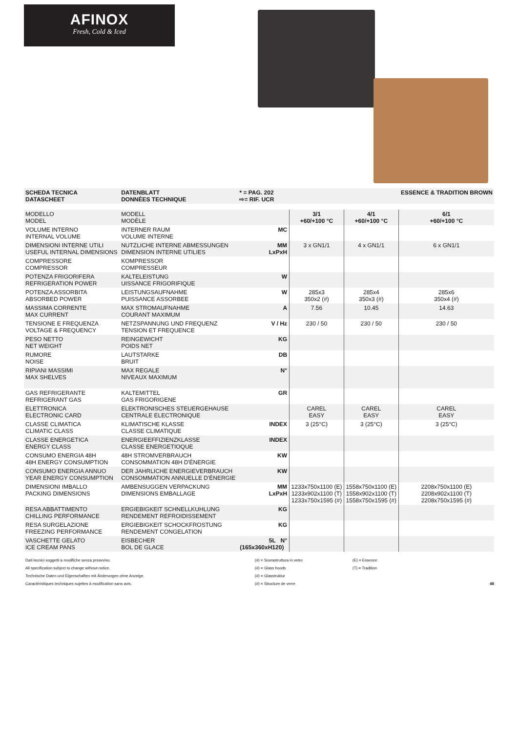AFINOX
Fresh, Cold & Iced
| SCHEDA TECNICA DATASCHEET | DATENBLATT DONNÉES TECHNIQUE | * = PAG. 202 ⇨= RIF. UCR | | | ESSENCE & TRADITION BROWN |
| --- | --- | --- | --- | --- | --- |
| MODELLO MODEL | MODELL MODÈLE | | 3/1 +60/+100 °C | 4/1 +60/+100 °C | 6/1 +60/+100 °C |
| VOLUME INTERNO INTERNAL VOLUME | INTERNER RAUM VOLUME INTERNE | MC | | | |
| DIMENSIONI INTERNE UTILI USEFUL INTERNAL DIMENSIONS | NUTZLICHE INTERNE ABMESSUNGEN DIMENSION INTERNE UTILIES | MM LxPxH | 3 x GN1/1 | 4 x GN1/1 | 6 x GN1/1 |
| COMPRESSORE COMPRESSOR | KOMPRESSOR COMPRESSEUR | | | | |
| POTENZA FRIGORIFERA REFRIGERATION POWER | KALTELEISTUNG UISSANCE FRIGORIFIQUE | W | | | |
| POTENZA ASSORBITA ABSORBED POWER | LEISTUNGSAUFNAHME PUISSANCE ASSORBEE | W | 285x3 350x2 (#) | 285x4 350x3 (#) | 285x6 350x4 (#) |
| MASSIMA CORRENTE MAX CURRENT | MAX STROMAUFNAHME COURANT MAXIMUM | A | 7.56 | 10.45 | 14.63 |
| TENSIONE E FREQUENZA VOLTAGE & FREQUENCY | NETZSPANNUNG UND FREQUENZ TENSION ET FREQUENCE | V / Hz | 230 / 50 | 230 / 50 | 230 / 50 |
| PESO NETTO NET WEIGHT | REINGEWICHT POIDS NET | KG | | | |
| RUMORE NOISE | LAUTSTARKE BRUIT | DB | | | |
| RIPIANI MASSIMI MAX SHELVES | MAX REGALE NIVEAUX MAXIMUM | N° | | | |
| GAS REFRIGERANTE REFRIGERANT GAS | KALTEMITTEL GAS FRIGORIGENE | GR | | | |
| ELETTRONICA ELECTRONIC CARD | ELEKTRONISCHES STEUERGEHAUSE CENTRALE ELECTRONIQUE | | CAREL EASY | CAREL EASY | CAREL EASY |
| CLASSE CLIMATICA CLIMATIC CLASS | KLIMATISCHE KLASSE CLASSE CLIMATIQUE | INDEX | 3 (25°C) | 3 (25°C) | 3 (25°C) |
| CLASSE ENERGETICA ENERGY CLASS | ENERGIEEFFIZIENZKLASSE CLASSE ENERGETIOQUE | INDEX | | | |
| CONSUMO ENERGIA 48H 48H ENERGY CONSUMPTION | 48H STROMVERBRAUCH CONSOMMATION 48H D'ÉNERGIE | KW | | | |
| CONSUMO ENERGIA ANNUO YEAR ENERGY CONSUMPTION | DER JAHRLICHE ENERGIEVERBRAUCH CONSOMMATION ANNUELLE D'ÉNERGIE | KW | | | |
| DIMENSIONI IMBALLO PACKING DIMENSIONS | AMBENSUGGEN VERPACKUNG DIMENSIONS EMBALLAGE | MM LxPxH | 1233x750x1100 (E) 1233x902x1100 (T) 1233x750x1595 (#) | 1558x750x1100 (E) 1558x902x1100 (T) 1558x750x1595 (#) | 2208x750x1100 (E) 2208x902x1100 (T) 2208x750x1595 (#) |
| RESA ABBATTIMENTO CHILLING PERFORMANCE | ERGIEBIGKEIT SCHNELLKUHLUNG RENDEMENT REFROIDISSEMENT | KG | | | |
| RESA SURGELAZIONE FREEZING PERFORMANCE | ERGIEBIGKEIT SCHOCKFROSTUNG RENDEMENT CONGELATION | KG | | | |
| VASCHETTE GELATO ICE CREAM PANS | EISBECHER BOL DE GLACE | 5L N° (165x360xH120) | | | |
Dati tecnici soggetti a modifiche senza preavviso.
All specification subject to change without notice.
Technische Daten und Eigenschaften mit Änderungen ohne Anzeige.
Caractéristiques techniques sujettes à modification sans avis.
(#) = Sovrastruttura in vetro
(#) = Glass hoods
(#) = Glasstruktur
(#) = Structure de verre
(E) = Essence
(T) = Tradition
48